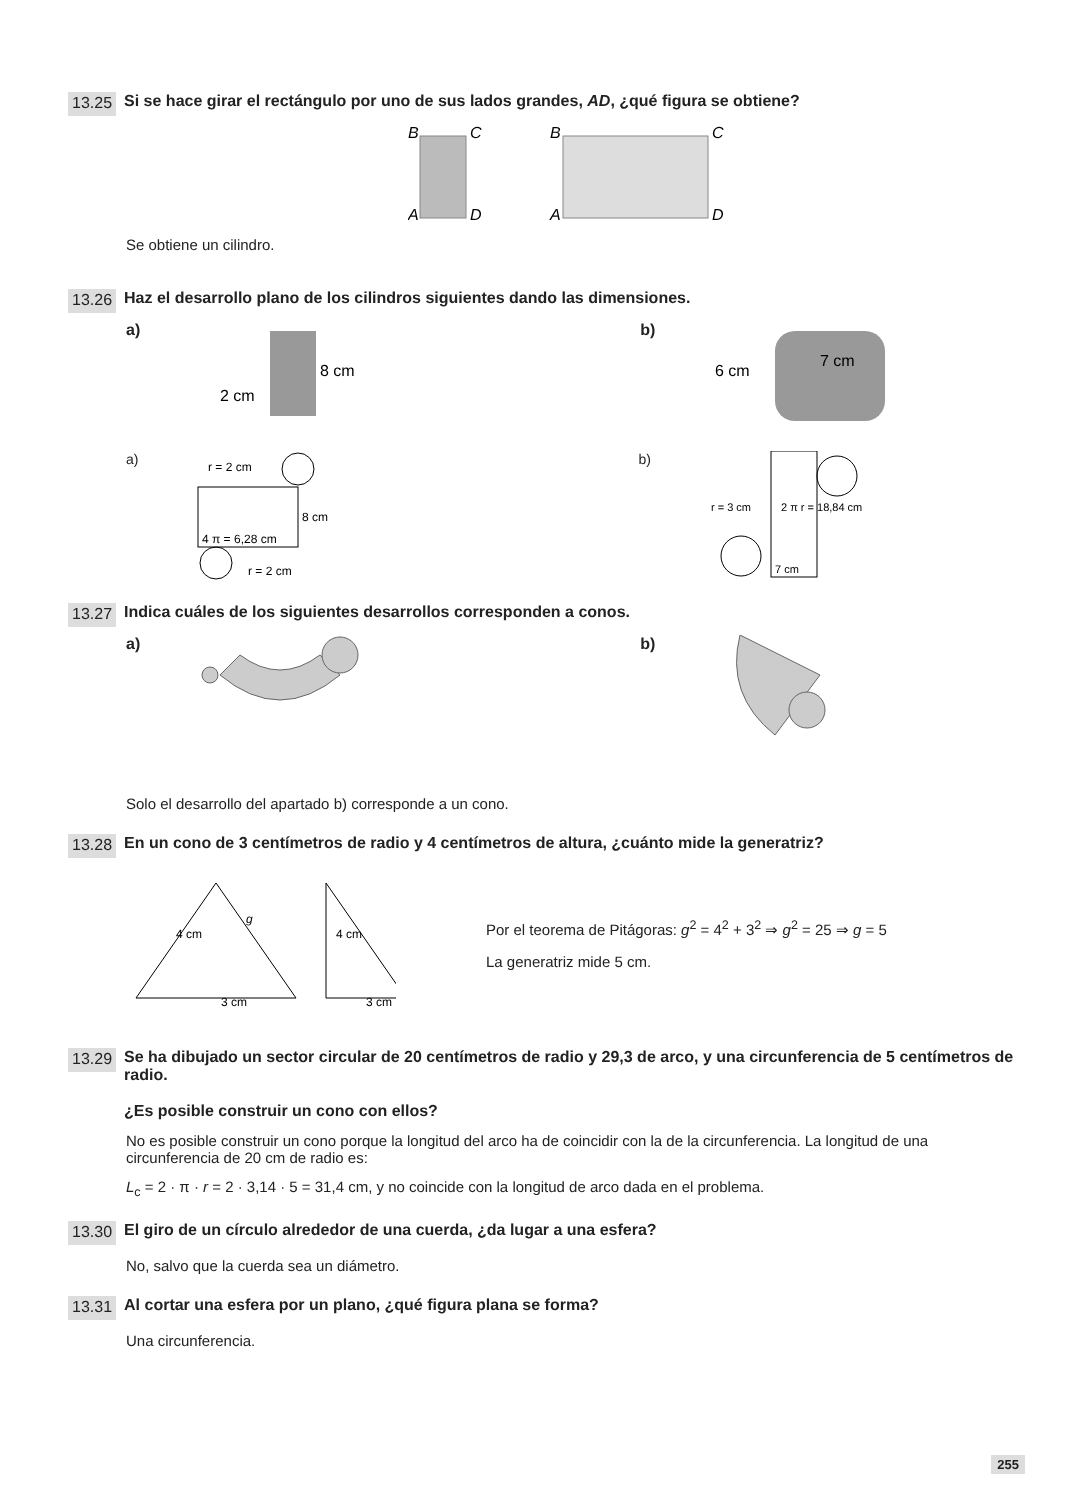13.25 Si se hace girar el rectángulo por uno de sus lados grandes, AD, ¿qué figura se obtiene?
B
C
A
D
B
C
A
D
Se obtiene un cilindro.
13.26 Haz el desarrollo plano de los cilindros siguientes dando las dimensiones.
a)
8 cm
2 cm
b)
6 cm
7 cm
a)
r = 2 cm
4 π = 6,28 cm
8 cm
r = 2 cm
b)
7 cm
r = 3 cm
2 π r = 18,84 cm
13.27 Indica cuáles de los siguientes desarrollos corresponden a conos.
a) b)
Solo el desarrollo del apartado b) corresponde a un cono.
13.28 En un cono de 3 centímetros de radio y 4 centímetros de altura, ¿cuánto mide la generatriz?
4 cm
g
3 cm
4 cm
3 cm
Por el teorema de Pitágoras: g<sup>2</sup> = 4<sup>2</sup> + 3<sup>2</sup> ⇒ g<sup>2</sup> = 25 ⇒ g = 5
La generatriz mide 5 cm.
13.29 Se ha dibujado un sector circular de 20 centímetros de radio y 29,3 de arco, y una circunferencia de 5 centímetros de radio.
¿Es posible construir un cono con ellos?
No es posible construir un cono porque la longitud del arco ha de coincidir con la de la circunferencia. La longitud de una circunferencia de 20 cm de radio es:
L<sub>c</sub> = 2 · π · r = 2 · 3,14 · 5 = 31,4 cm, y no coincide con la longitud de arco dada en el problema.
13.30 El giro de un círculo alrededor de una cuerda, ¿da lugar a una esfera?
No, salvo que la cuerda sea un diámetro.
13.31 Al cortar una esfera por un plano, ¿qué figura plana se forma?
Una circunferencia.
255